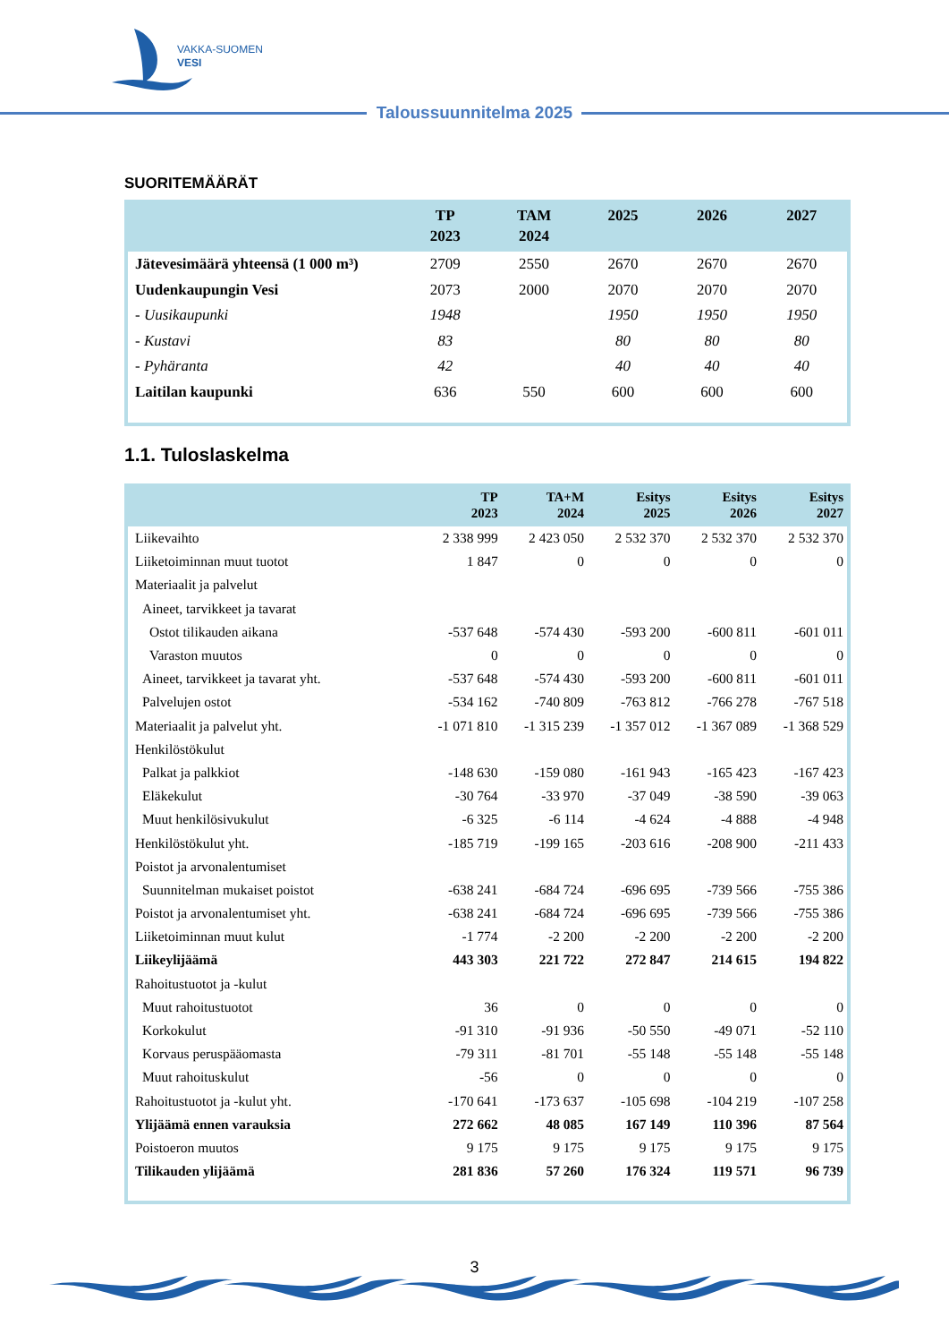VAKKA-SUOMEN
VESI
Taloussuunnitelma 2025
SUORITEMÄÄRÄT
| | TP 2023 | TAM 2024 | 2025 | 2026 | 2027 |
| --- | --- | --- | --- | --- | --- |
| Jätevesimäärä yhteensä (1 000 m³) | 2709 | 2550 | 2670 | 2670 | 2670 |
| Uudenkaupungin Vesi | 2073 | 2000 | 2070 | 2070 | 2070 |
| - Uusikaupunki | 1948 | | 1950 | 1950 | 1950 |
| - Kustavi | 83 | | 80 | 80 | 80 |
| - Pyhäranta | 42 | | 40 | 40 | 40 |
| Laitilan kaupunki | 636 | 550 | 600 | 600 | 600 |
1.1. Tuloslaskelma
| | TP 2023 | TA+M 2024 | Esitys 2025 | Esitys 2026 | Esitys 2027 |
| --- | --- | --- | --- | --- | --- |
| Liikevaihto | 2 338 999 | 2 423 050 | 2 532 370 | 2 532 370 | 2 532 370 |
| Liiketoiminnan muut tuotot | 1 847 | 0 | 0 | 0 | 0 |
| Materiaalit ja palvelut | | | | | |
| Aineet, tarvikkeet ja tavarat | | | | | |
| Ostot tilikauden aikana | -537 648 | -574 430 | -593 200 | -600 811 | -601 011 |
| Varaston muutos | 0 | 0 | 0 | 0 | 0 |
| Aineet, tarvikkeet ja tavarat yht. | -537 648 | -574 430 | -593 200 | -600 811 | -601 011 |
| Palvelujen ostot | -534 162 | -740 809 | -763 812 | -766 278 | -767 518 |
| Materiaalit ja palvelut yht. | -1 071 810 | -1 315 239 | -1 357 012 | -1 367 089 | -1 368 529 |
| Henkilöstökulut | | | | | |
| Palkat ja palkkiot | -148 630 | -159 080 | -161 943 | -165 423 | -167 423 |
| Eläkekulut | -30 764 | -33 970 | -37 049 | -38 590 | -39 063 |
| Muut henkilösivukulut | -6 325 | -6 114 | -4 624 | -4 888 | -4 948 |
| Henkilöstökulut yht. | -185 719 | -199 165 | -203 616 | -208 900 | -211 433 |
| Poistot ja arvonalentumiset | | | | | |
| Suunnitelman mukaiset poistot | -638 241 | -684 724 | -696 695 | -739 566 | -755 386 |
| Poistot ja arvonalentumiset yht. | -638 241 | -684 724 | -696 695 | -739 566 | -755 386 |
| Liiketoiminnan muut kulut | -1 774 | -2 200 | -2 200 | -2 200 | -2 200 |
| Liikeylijäämä | 443 303 | 221 722 | 272 847 | 214 615 | 194 822 |
| Rahoitustuotot ja -kulut | | | | | |
| Muut rahoitustuotot | 36 | 0 | 0 | 0 | 0 |
| Korkokulut | -91 310 | -91 936 | -50 550 | -49 071 | -52 110 |
| Korvaus peruspääomasta | -79 311 | -81 701 | -55 148 | -55 148 | -55 148 |
| Muut rahoituskulut | -56 | 0 | 0 | 0 | 0 |
| Rahoitustuotot ja -kulut yht. | -170 641 | -173 637 | -105 698 | -104 219 | -107 258 |
| Ylijäämä ennen varauksia | 272 662 | 48 085 | 167 149 | 110 396 | 87 564 |
| Poistoeron muutos | 9 175 | 9 175 | 9 175 | 9 175 | 9 175 |
| Tilikauden ylijäämä | 281 836 | 57 260 | 176 324 | 119 571 | 96 739 |
3